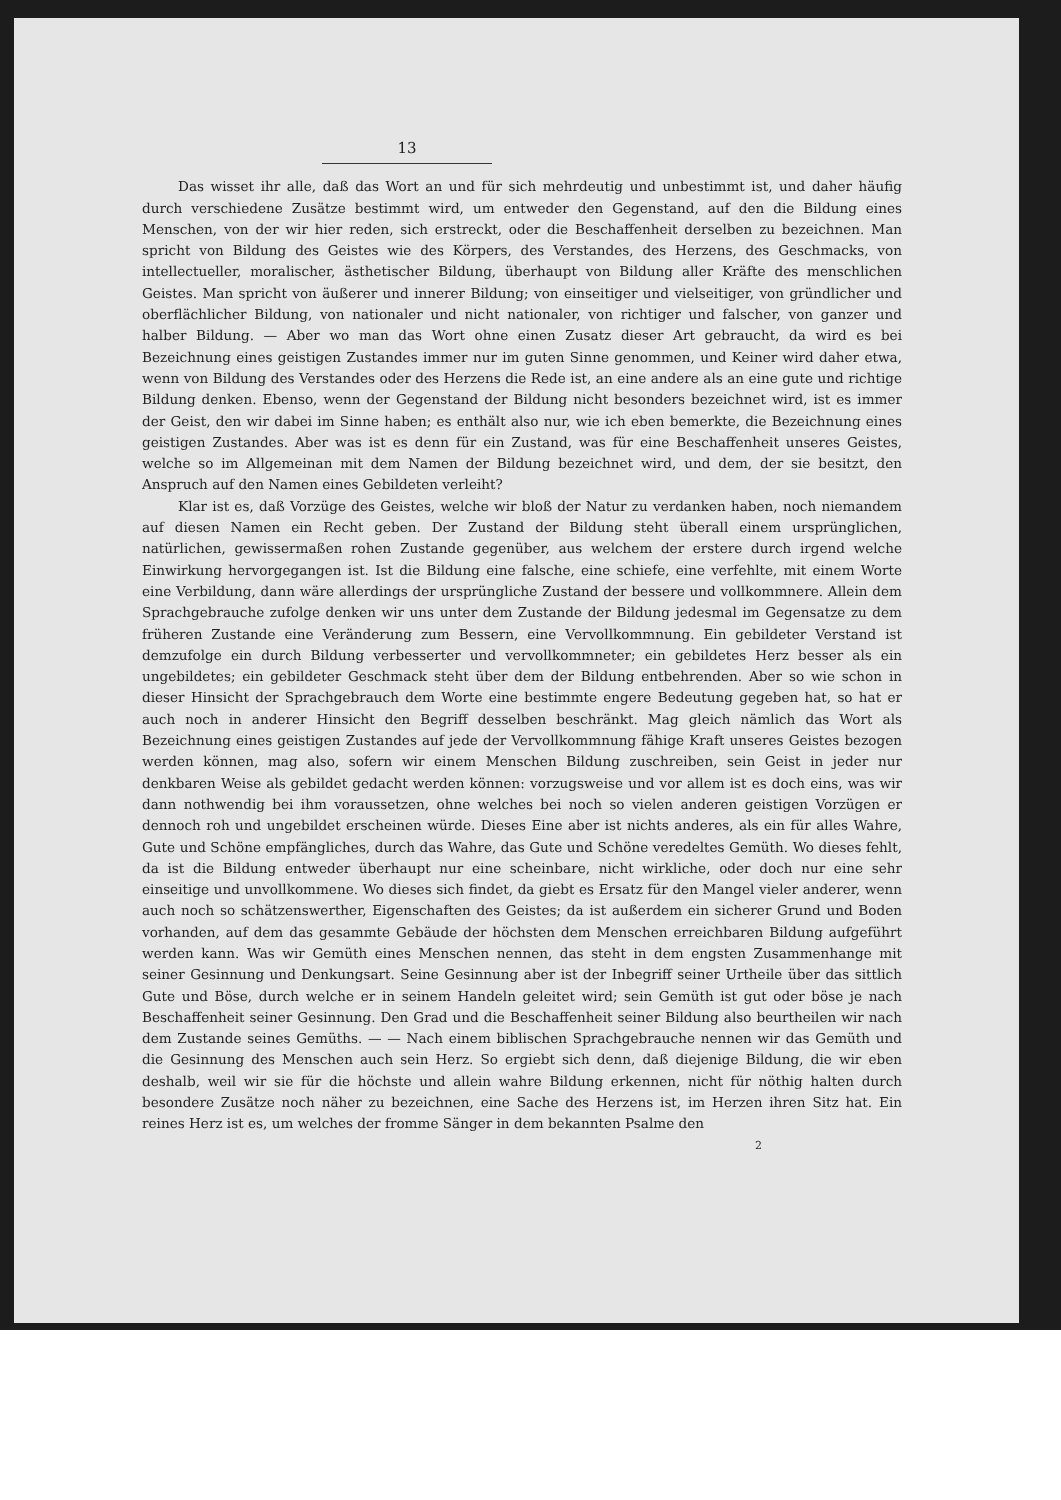13
Das wisset ihr alle, daß das Wort an und für sich mehrdeutig und unbestimmt ist, und daher häufig durch verschiedene Zusätze bestimmt wird, um entweder den Gegenstand, auf den die Bildung eines Menschen, von der wir hier reden, sich erstreckt, oder die Beschaffenheit derselben zu bezeichnen. Man spricht von Bildung des Geistes wie des Körpers, des Verstandes, des Herzens, des Geschmacks, von intellectueller, moralischer, ästhetischer Bildung, überhaupt von Bildung aller Kräfte des menschlichen Geistes. Man spricht von äußerer und innerer Bildung; von einseitiger und vielseitiger, von gründlicher und oberflächlicher Bildung, von nationaler und nicht nationaler, von richtiger und falscher, von ganzer und halber Bildung. — Aber wo man das Wort ohne einen Zusatz dieser Art gebraucht, da wird es bei Bezeichnung eines geistigen Zustandes immer nur im guten Sinne genommen, und Keiner wird daher etwa, wenn von Bildung des Verstandes oder des Herzens die Rede ist, an eine andere als an eine gute und richtige Bildung denken. Ebenso, wenn der Gegenstand der Bildung nicht besonders bezeichnet wird, ist es immer der Geist, den wir dabei im Sinne haben; es enthält also nur, wie ich eben bemerkte, die Bezeichnung eines geistigen Zustandes. Aber was ist es denn für ein Zustand, was für eine Beschaffenheit unseres Geistes, welche so im Allgemeinan mit dem Namen der Bildung bezeichnet wird, und dem, der sie besitzt, den Anspruch auf den Namen eines Gebildeten verleiht?
Klar ist es, daß Vorzüge des Geistes, welche wir bloß der Natur zu verdanken haben, noch niemandem auf diesen Namen ein Recht geben. Der Zustand der Bildung steht überall einem ursprünglichen, natürlichen, gewissermaßen rohen Zustande gegenüber, aus welchem der erstere durch irgend welche Einwirkung hervorgegangen ist. Ist die Bildung eine falsche, eine schiefe, eine verfehlte, mit einem Worte eine Verbildung, dann wäre allerdings der ursprüngliche Zustand der bessere und vollkommnere. Allein dem Sprachgebrauche zufolge denken wir uns unter dem Zustande der Bildung jedesmal im Gegensatze zu dem früheren Zustande eine Veränderung zum Bessern, eine Vervollkommnung. Ein gebildeter Verstand ist demzufolge ein durch Bildung verbesserter und vervollkommneter; ein gebildetes Herz besser als ein ungebildetes; ein gebildeter Geschmack steht über dem der Bildung entbehrenden. Aber so wie schon in dieser Hinsicht der Sprachgebrauch dem Worte eine bestimmte engere Bedeutung gegeben hat, so hat er auch noch in anderer Hinsicht den Begriff desselben beschränkt. Mag gleich nämlich das Wort als Bezeichnung eines geistigen Zustandes auf jede der Vervollkommnung fähige Kraft unseres Geistes bezogen werden können, mag also, sofern wir einem Menschen Bildung zuschreiben, sein Geist in jeder nur denkbaren Weise als gebildet gedacht werden können: vorzugsweise und vor allem ist es doch eins, was wir dann nothwendig bei ihm voraussetzen, ohne welches bei noch so vielen anderen geistigen Vorzügen er dennoch roh und ungebildet erscheinen würde. Dieses Eine aber ist nichts anderes, als ein für alles Wahre, Gute und Schöne empfängliches, durch das Wahre, das Gute und Schöne veredeltes Gemüth. Wo dieses fehlt, da ist die Bildung entweder überhaupt nur eine scheinbare, nicht wirkliche, oder doch nur eine sehr einseitige und unvollkommene. Wo dieses sich findet, da giebt es Ersatz für den Mangel vieler anderer, wenn auch noch so schätzenswerther, Eigenschaften des Geistes; da ist außerdem ein sicherer Grund und Boden vorhanden, auf dem das gesammte Gebäude der höchsten dem Menschen erreichbaren Bildung aufgeführt werden kann. Was wir Gemüth eines Menschen nennen, das steht in dem engsten Zusammenhange mit seiner Gesinnung und Denkungsart. Seine Gesinnung aber ist der Inbegriff seiner Urtheile über das sittlich Gute und Böse, durch welche er in seinem Handeln geleitet wird; sein Gemüth ist gut oder böse je nach Beschaffenheit seiner Gesinnung. Den Grad und die Beschaffenheit seiner Bildung also beurtheilen wir nach dem Zustande seines Gemüths. — — Nach einem biblischen Sprachgebrauche nennen wir das Gemüth und die Gesinnung des Menschen auch sein Herz. So ergiebt sich denn, daß diejenige Bildung, die wir eben deshalb, weil wir sie für die höchste und allein wahre Bildung erkennen, nicht für nöthig halten durch besondere Zusätze noch näher zu bezeichnen, eine Sache des Herzens ist, im Herzen ihren Sitz hat. Ein reines Herz ist es, um welches der fromme Sänger in dem bekannten Psalme den
2